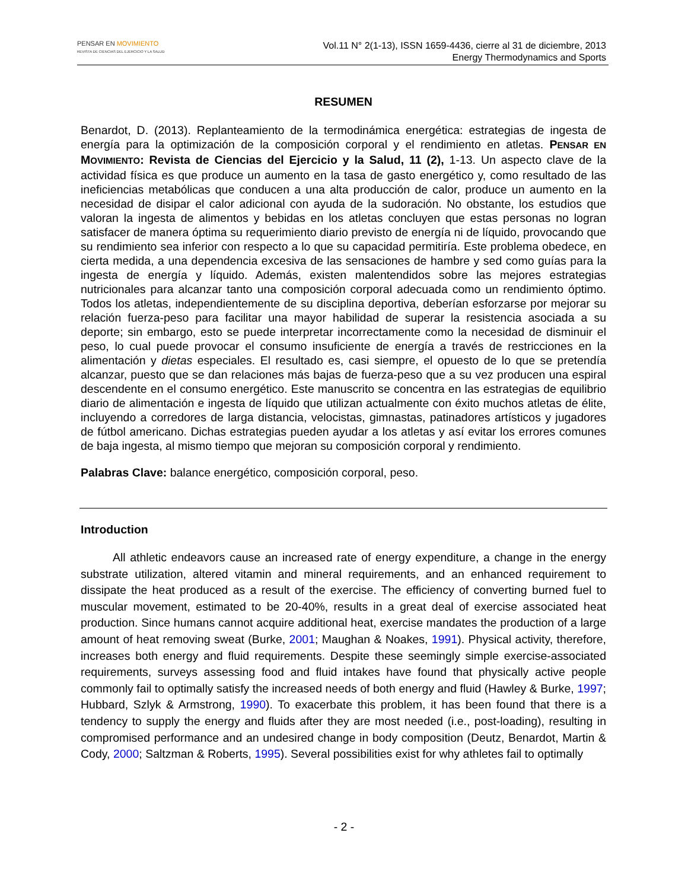PENSAR EN MOVIMIENTO
REVISTA DE CIENCIAS DEL EJERCICIO Y LA SALUD
Vol.11 N° 2(1-13), ISSN 1659-4436, cierre al 31 de diciembre, 2013
Energy Thermodynamics and Sports
RESUMEN
Benardot, D. (2013). Replanteamiento de la termodinámica energética: estrategias de ingesta de energía para la optimización de la composición corporal y el rendimiento en atletas. PENSAR EN MOVIMIENTO: Revista de Ciencias del Ejercicio y la Salud, 11 (2), 1-13. Un aspecto clave de la actividad física es que produce un aumento en la tasa de gasto energético y, como resultado de las ineficiencias metabólicas que conducen a una alta producción de calor, produce un aumento en la necesidad de disipar el calor adicional con ayuda de la sudoración. No obstante, los estudios que valoran la ingesta de alimentos y bebidas en los atletas concluyen que estas personas no logran satisfacer de manera óptima su requerimiento diario previsto de energía ni de líquido, provocando que su rendimiento sea inferior con respecto a lo que su capacidad permitiría. Este problema obedece, en cierta medida, a una dependencia excesiva de las sensaciones de hambre y sed como guías para la ingesta de energía y líquido. Además, existen malentendidos sobre las mejores estrategias nutricionales para alcanzar tanto una composición corporal adecuada como un rendimiento óptimo. Todos los atletas, independientemente de su disciplina deportiva, deberían esforzarse por mejorar su relación fuerza-peso para facilitar una mayor habilidad de superar la resistencia asociada a su deporte; sin embargo, esto se puede interpretar incorrectamente como la necesidad de disminuir el peso, lo cual puede provocar el consumo insuficiente de energía a través de restricciones en la alimentación y dietas especiales. El resultado es, casi siempre, el opuesto de lo que se pretendía alcanzar, puesto que se dan relaciones más bajas de fuerza-peso que a su vez producen una espiral descendente en el consumo energético. Este manuscrito se concentra en las estrategias de equilibrio diario de alimentación e ingesta de líquido que utilizan actualmente con éxito muchos atletas de élite, incluyendo a corredores de larga distancia, velocistas, gimnastas, patinadores artísticos y jugadores de fútbol americano. Dichas estrategias pueden ayudar a los atletas y así evitar los errores comunes de baja ingesta, al mismo tiempo que mejoran su composición corporal y rendimiento.
Palabras Clave: balance energético, composición corporal, peso.
Introduction
All athletic endeavors cause an increased rate of energy expenditure, a change in the energy substrate utilization, altered vitamin and mineral requirements, and an enhanced requirement to dissipate the heat produced as a result of the exercise. The efficiency of converting burned fuel to muscular movement, estimated to be 20-40%, results in a great deal of exercise associated heat production. Since humans cannot acquire additional heat, exercise mandates the production of a large amount of heat removing sweat (Burke, 2001; Maughan & Noakes, 1991). Physical activity, therefore, increases both energy and fluid requirements. Despite these seemingly simple exercise-associated requirements, surveys assessing food and fluid intakes have found that physically active people commonly fail to optimally satisfy the increased needs of both energy and fluid (Hawley & Burke, 1997; Hubbard, Szlyk & Armstrong, 1990). To exacerbate this problem, it has been found that there is a tendency to supply the energy and fluids after they are most needed (i.e., post-loading), resulting in compromised performance and an undesired change in body composition (Deutz, Benardot, Martin & Cody, 2000; Saltzman & Roberts, 1995). Several possibilities exist for why athletes fail to optimally
- 2 -